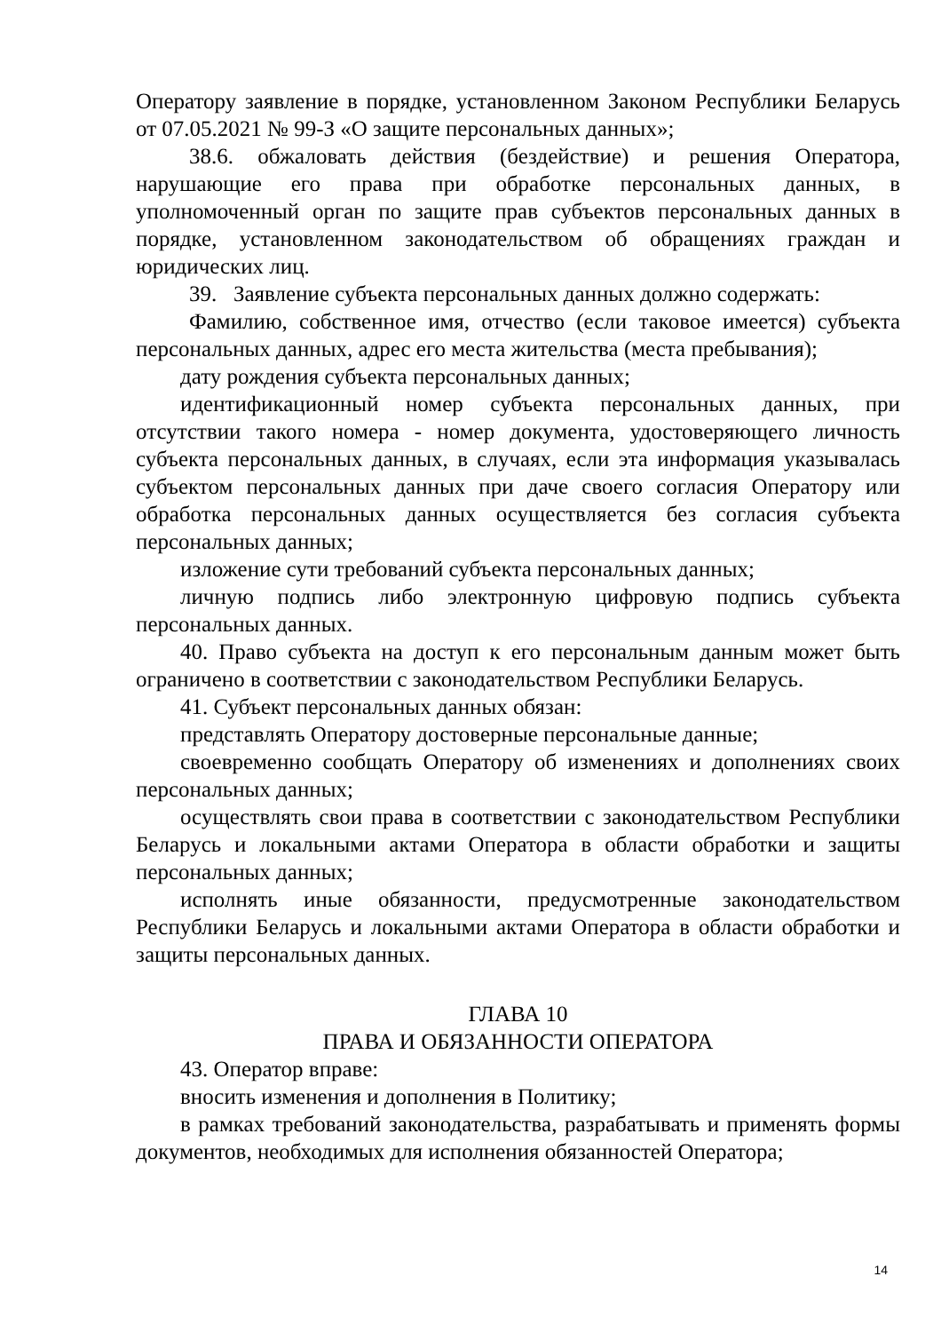Оператору заявление в порядке, установленном Законом Республики Беларусь от 07.05.2021 № 99-З «О защите персональных данных»;
38.6. обжаловать действия (бездействие) и решения Оператора, нарушающие его права при обработке персональных данных, в уполномоченный орган по защите прав субъектов персональных данных в порядке, установленном законодательством об обращениях граждан и юридических лиц.
39. Заявление субъекта персональных данных должно содержать:
Фамилию, собственное имя, отчество (если таковое имеется) субъекта персональных данных, адрес его места жительства (места пребывания);
дату рождения субъекта персональных данных;
идентификационный номер субъекта персональных данных, при отсутствии такого номера - номер документа, удостоверяющего личность субъекта персональных данных, в случаях, если эта информация указывалась субъектом персональных данных при даче своего согласия Оператору или обработка персональных данных осуществляется без согласия субъекта персональных данных;
изложение сути требований субъекта персональных данных;
личную подпись либо электронную цифровую подпись субъекта персональных данных.
40. Право субъекта на доступ к его персональным данным может быть ограничено в соответствии с законодательством Республики Беларусь.
41. Субъект персональных данных обязан:
представлять Оператору достоверные персональные данные;
своевременно сообщать Оператору об изменениях и дополнениях своих персональных данных;
осуществлять свои права в соответствии с законодательством Республики Беларусь и локальными актами Оператора в области обработки и защиты персональных данных;
исполнять иные обязанности, предусмотренные законодательством Республики Беларусь и локальными актами Оператора в области обработки и защиты персональных данных.
ГЛАВА 10
ПРАВА И ОБЯЗАННОСТИ ОПЕРАТОРА
43. Оператор вправе:
вносить изменения и дополнения в Политику;
в рамках требований законодательства, разрабатывать и применять формы документов, необходимых для исполнения обязанностей Оператора;
14